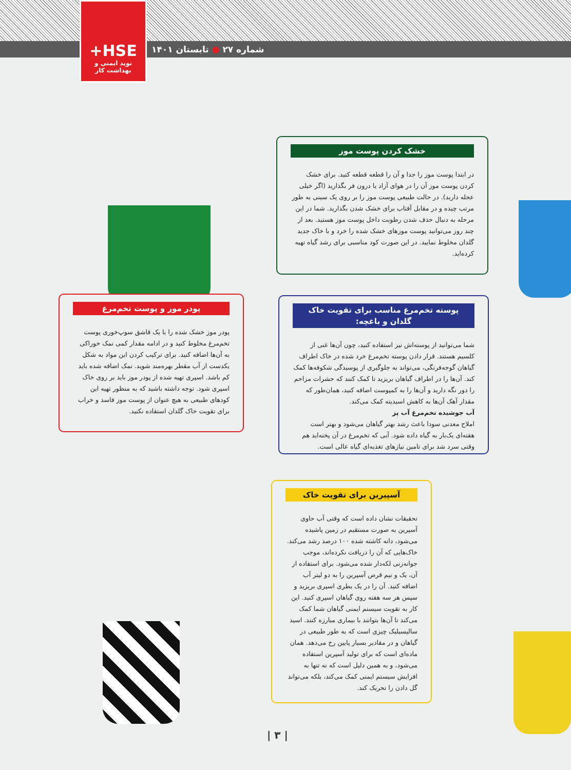شماره ۲۷ ● تابستان ۱۴۰۱
+HSE
نوید ایمنی و بهداشت کار
خشک کردن پوست موز
در ابتدا پوست موز را جدا و آن را قطعه قطعه کنید. برای خشک کردن پوست موز آن را در هوای آزاد یا درون فر بگذارید (اگر خیلی عجله دارید). در حالت طبیعی پوست موز را بر روی یک سینی به طور مرتب چیده و در مقابل آفتاب برای خشک شدن بگذارید. شما در این مرحله به دنبال حذف شدن رطوبت داخل پوست موز هستید. بعد از چند روز می‌توانید پوست موزهای خشک شده را خرد و با خاک جدید گلدان مخلوط نمایید. در این صورت کود مناسبی برای رشد گیاه تهیه کرده‌اید.
پودر موز و پوست تخم‌مرغ
پودر موز خشک شده را با یک قاشق سوپ‌خوری پوست تخم‌مرغ مخلوط کنید و در ادامه مقدار کمی نمک خوراکی به آن‌ها اضافه کنید. برای ترکیب کردن این مواد به شکل یکدست از آب مقطر بهره‌مند شوید. نمک اضافه شده باید کم باشد. اسپری تهیه شده از پودر موز باید بر روی خاک اسپری شود. توجه داشته باشید که به منظور تهیه این کودهای طبیعی به هیچ عنوان از پوست موز فاسد و خراب برای تقویت خاک گلدان استفاده نکنید.
پوسته تخم‌مرغ مناسب برای تقویت خاک گلدان و باغچه:
شما می‌توانید از پوسته‌اش نیز استفاده کنید، چون آن‌ها غنی از کلسیم هستند. قرار دادن پوسته تخم‌مرغ خرد شده در خاک اطراف گیاهان گوجه‌فرنگی، می‌تواند به جلوگیری از پوسیدگی شکوفه‌ها کمک کند. آن‌ها را در اطراف گیاهان بریزید تا کمک کنند که حشرات مزاحم را دور نگه دارید و آن‌ها را به کمپوست اضافه کنید، همان‌طور که مقدار آهک آن‌ها به کاهش اسیدیته کمک می‌کند.
آب جوشیده تخم‌مرغ آب پز
املاح معدنی سودا باعث رشد بهتر گیاهان می‌شود و بهتر است هفته‌ای یک‌بار به گیاه داده شود. آبی که تخم‌مرغ در آن پخته‌اید هم وقتی سرد شد برای تامین نیازهای تغذیه‌ای گیاه عالی است.
آسپیرین برای تقویت خاک
تحقیقات نشان داده است که وقتی آب حاوی آسپرین به صورت مستقیم در زمین پاشیده می‌شود، دانه کاشته شده ۱۰۰ درصد رشد می‌کند. خاک‌هایی که آن را دریافت نکرده‌اند، موجب جوانه‌زنی لکه‌دار شده می‌شود. برای استفاده از آن، یک و نیم قرص آسپرین را به دو لیتر آب اضافه کنید. آن را در یک بطری اسپری بریزید و سپس هر سه هفته روی گیاهان اسپری کنید. این کار به تقویت سیستم ایمنی گیاهان شما کمک می‌کند تا آن‌ها بتوانند با بیماری مبارزه کنند. اسید سالیسیلیک چیزی است که به طور طبیعی در گیاهان و در مقادیر بسیار پایین رخ می‌دهد. همان ماده‌ای است که برای تولید آسپرین استفاده می‌شود، و به همین دلیل است که نه تنها به افزایش سیستم ایمنی کمک می‌کند، بلکه می‌تواند گل دادن را تحریک کند.
| ۳ |